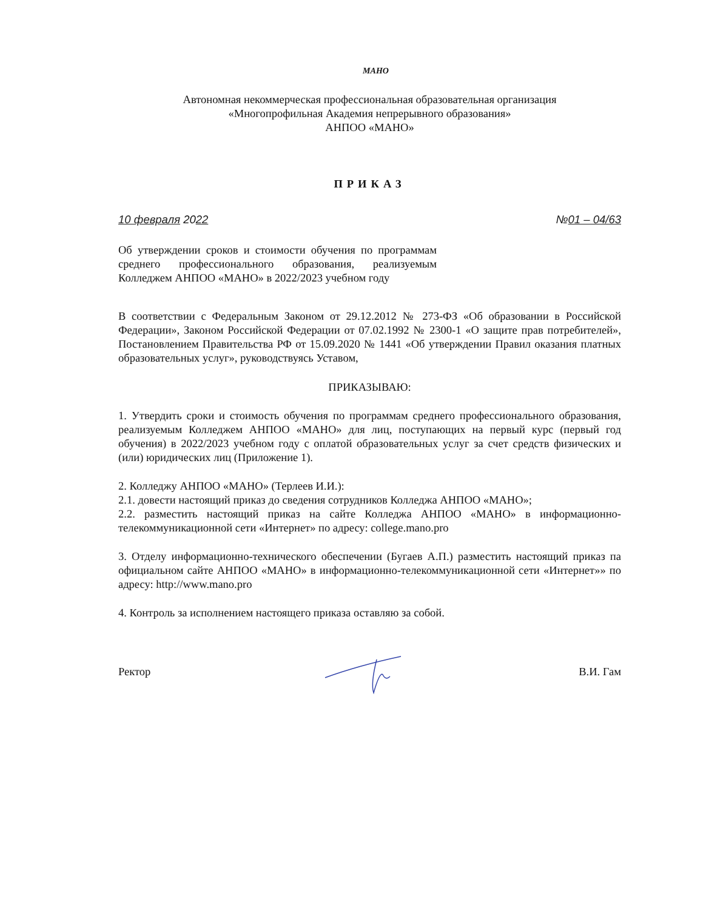МАНО
Автономная некоммерческая профессиональная образовательная организация
«Многопрофильная Академия непрерывного образования»
АНПОО «МАНО»
ПРИКАЗ
10 февраля 2022 №01 – 04/63
Об утверждении сроков и стоимости обучения по программам среднего профессионального образования, реализуемым Колледжем АНПОО «МАНО» в 2022/2023 учебном году
В соответствии с Федеральным Законом от 29.12.2012 № 273-ФЗ «Об образовании в Российской Федерации», Законом Российской Федерации от 07.02.1992 № 2300-1 «О защите прав потребителей», Постановлением Правительства РФ от 15.09.2020 № 1441 «Об утверждении Правил оказания платных образовательных услуг», руководствуясь Уставом,
ПРИКАЗЫВАЮ:
1. Утвердить сроки и стоимость обучения по программам среднего профессионального образования, реализуемым Колледжем АНПОО «МАНО» для лиц, поступающих на первый курс (первый год обучения) в 2022/2023 учебном году с оплатой образовательных услуг за счет средств физических и (или) юридических лиц (Приложение 1).
2. Колледжу АНПОО «МАНО» (Терлеев И.И.):
2.1. довести настоящий приказ до сведения сотрудников Колледжа АНПОО «МАНО»;
2.2. разместить настоящий приказ на сайте Колледжа АНПОО «МАНО» в информационно-телекоммуникационной сети «Интернет» по адресу: college.mano.pro
3. Отделу информационно-технического обеспечении (Бугаев А.П.) разместить настоящий приказ па официальном сайте АНПОО «МАНО» в информационно-телекоммуникационной сети «Интернет»» по адресу: http://www.mano.pro
4. Контроль за исполнением настоящего приказа оставляю за собой.
Ректор В.И. Гам